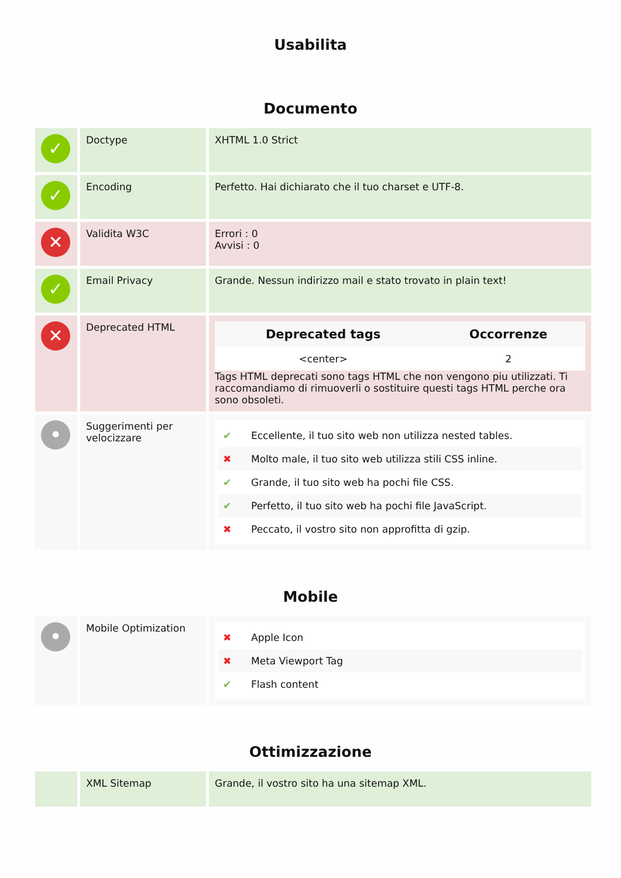Usabilita
Documento
| ✓ | Doctype | XHTML 1.0 Strict |
| ✓ | Encoding | Perfetto. Hai dichiarato che il tuo charset e UTF-8. |
| ✕ | Validita W3C | Errori : 0 Avvisi : 0 |
| ✓ | Email Privacy | Grande. Nessun indirizzo mail e stato trovato in plain text! |
| ✕ | Deprecated HTML | / Deprecated tags / Occorrenze / / --- / --- / / <center> / 2 / Tags HTML deprecati sono tags HTML che non vengono piu utilizzati. Ti raccomandiamo di rimuoverli o sostituire questi tags HTML perche ora sono obsoleti. |
| • | Suggerimenti per velocizzare | ✔ Eccellente, il tuo sito web non utilizza nested tables. ✖ Molto male, il tuo sito web utilizza stili CSS inline. ✔ Grande, il tuo sito web ha pochi file CSS. ✔ Perfetto, il tuo sito web ha pochi file JavaScript. ✖ Peccato, il vostro sito non approfitta di gzip. |
Mobile
| • | Mobile Optimization | ✖ Apple Icon ✖ Meta Viewport Tag ✔ Flash content |
Ottimizzazione
| | XML Sitemap | Grande, il vostro sito ha una sitemap XML. |